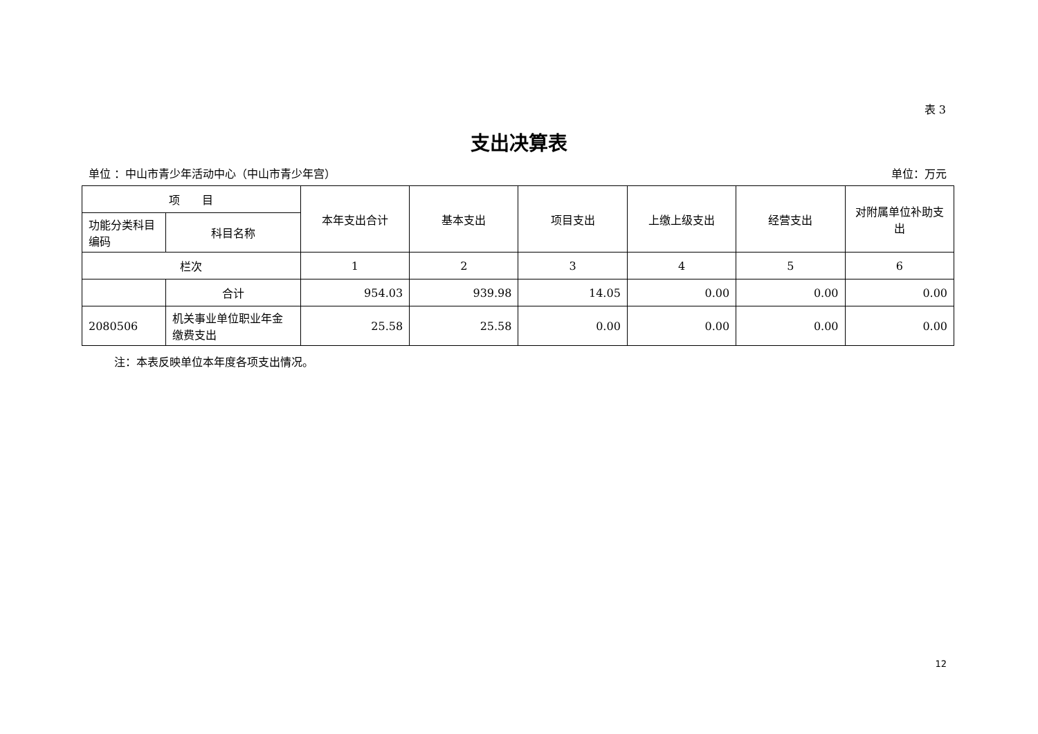表 3
支出决算表
单位 ：中山市青少年活动中心（中山市青少年宫） 单位：万元
| 项 目 | | 本年支出合计 | 基本支出 | 项目支出 | 上缴上级支出 | 经营支出 | 对附属单位补助支出 |
| --- | --- | --- | --- | --- | --- | --- | --- |
| 功能分类科目编码 | 科目名称 | | | | | | |
| 栏次 | | 1 | 2 | 3 | 4 | 5 | 6 |
| | 合计 | 954.03 | 939.98 | 14.05 | 0.00 | 0.00 | 0.00 |
| 2080506 | 机关事业单位职业年金缴费支出 | 25.58 | 25.58 | 0.00 | 0.00 | 0.00 | 0.00 |
注：本表反映单位本年度各项支出情况。
12